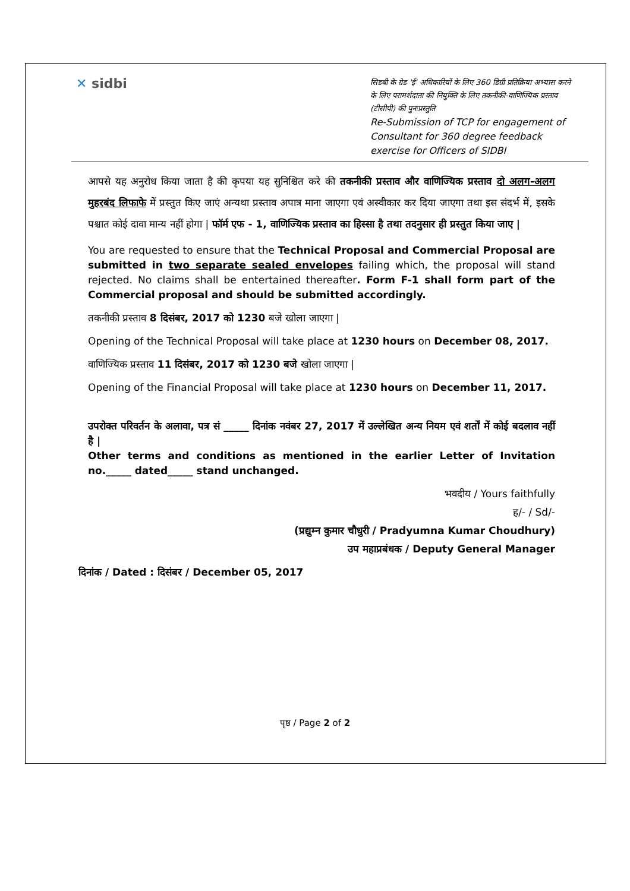✕ sidbi
सिडबी के ग्रेड 'ई' अधिकारियों के लिए 360 डिग्री प्रतिक्रिया अभ्यास करने के लिए परामर्शदाता की नियुक्ति के लिए तकनीकी-वाणिज्यिक प्रस्ताव (टीसीपी) की पुनःप्रस्तुति
Re-Submission of TCP for engagement of Consultant for 360 degree feedback exercise for Officers of SIDBI
आपसे यह अनुरोध किया जाता है की कृपया यह सुनिश्चित करे की तकनीकी प्रस्ताव और वाणिज्यिक प्रस्ताव दो अलग-अलग मुहरबंद लिफाफे में प्रस्तुत किए जाएं अन्यथा प्रस्ताव अपात्र माना जाएगा एवं अस्वीकार कर दिया जाएगा तथा इस संदर्भ में, इसके पश्चात कोई दावा मान्य नहीं होगा | फॉर्म एफ - 1, वाणिज्यिक प्रस्ताव का हिस्सा है तथा तदनुसार ही प्रस्तुत किया जाए |
You are requested to ensure that the Technical Proposal and Commercial Proposal are submitted in two separate sealed envelopes failing which, the proposal will stand rejected. No claims shall be entertained thereafter. Form F-1 shall form part of the Commercial proposal and should be submitted accordingly.
तकनीकी प्रस्ताव 8 दिसंबर, 2017 को 1230 बजे खोला जाएगा |
Opening of the Technical Proposal will take place at 1230 hours on December 08, 2017.
वाणिज्यिक प्रस्ताव 11 दिसंबर, 2017 को 1230 बजे खोला जाएगा |
Opening of the Financial Proposal will take place at 1230 hours on December 11, 2017.
उपरोक्त परिवर्तन के अलावा, पत्र सं _____ दिनांक नवंबर 27, 2017 में उल्लेखित अन्य नियम एवं शर्तों में कोई बदलाव नहीं है |
Other terms and conditions as mentioned in the earlier Letter of Invitation no._____ dated_____ stand unchanged.
भवदीय / Yours faithfully
ह/- / Sd/-
(प्रद्युम्न कुमार चौधुरी / Pradyumna Kumar Choudhury)
उप महाप्रबंधक / Deputy General Manager
दिनांक / Dated : दिसंबर / December 05, 2017
पृष्ठ / Page 2 of 2